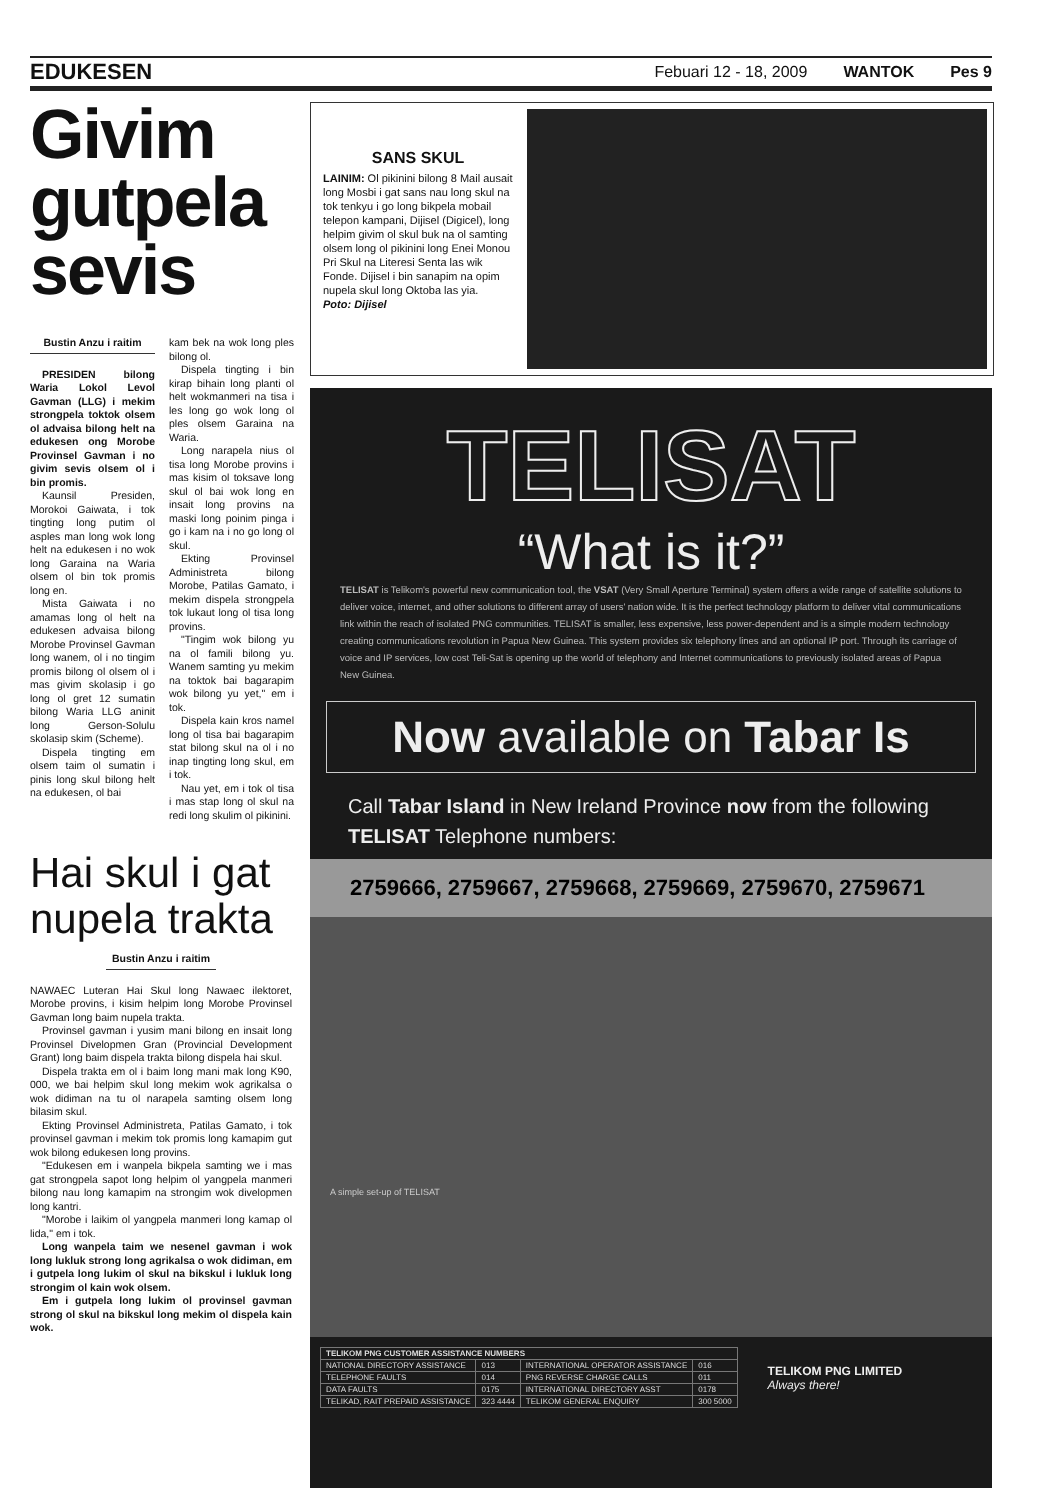EDUKESEN
Febuari 12 - 18, 2009 WANTOK Pes 9
Givim gutpela sevis
Bustin Anzu i raitim
PRESIDEN bilong Waria Lokol Levol Gavman (LLG) i mekim strongpela toktok olsem ol advaisa bilong helt na edukesen ong Morobe Provinsel Gavman i no givim sevis olsem ol i bin promis.
Kaunsil Presiden, Morokoi Gaiwata, i tok tingting long putim ol asples man long wok long helt na edukesen i no wok long Garaina na Waria olsem ol bin tok promis long en.
Mista Gaiwata i no amamas long ol helt na edukesen advaisa bilong Morobe Provinsel Gavman long wanem, ol i no tingim promis bilong ol olsem ol i mas givim skolasip i go long ol gret 12 sumatin bilong Waria LLG aninit long Gerson-Solulu skolasip skim (Scheme).
Dispela tingting em olsem taim ol sumatin i pinis long skul bilong helt na edukesen, ol bai
kam bek na wok long ples bilong ol.
Dispela tingting i bin kirap bihain long planti ol helt wokmanmeri na tisa i les long go wok long ol ples olsem Garaina na Waria.
Long narapela nius ol tisa long Morobe provins i mas kisim ol toksave long skul ol bai wok long en insait long provins na maski long poinim pinga i go i kam na i no go long ol skul.
Ekting Provinsel Administreta bilong Morobe, Patilas Gamato, i mekim dispela strongpela tok lukaut long ol tisa long provins.
"Tingim wok bilong yu na ol famili bilong yu. Wanem samting yu mekim na toktok bai bagarapim wok bilong yu yet," em i tok.
Dispela kain kros namel long ol tisa bai bagarapim stat bilong skul na ol i no inap tingting long skul, em i tok.
Nau yet, em i tok ol tisa i mas stap long ol skul na redi long skulim ol pikinini.
Hai skul i gat nupela trakta
Bustin Anzu i raitim
NAWAEC Luteran Hai Skul long Nawaec ilektoret, Morobe provins, i kisim helpim long Morobe Provinsel Gavman long baim nupela trakta.
Provinsel gavman i yusim mani bilong en insait long Provinsel Divelopmen Gran (Provincial Development Grant) long baim dispela trakta bilong dispela hai skul.
Dispela trakta em ol i baim long mani mak long K90, 000, we bai helpim skul long mekim wok agrikalsa o wok didiman na tu ol narapela samting olsem long bilasim skul.
Ekting Provinsel Administreta, Patilas Gamato, i tok provinsel gavman i mekim tok promis long kamapim gut wok bilong edukesen long provins.
"Edukesen em i wanpela bikpela samting we i mas gat strongpela sapot long helpim ol yangpela manmeri bilong nau long kamapim na strongim wok divelopmen long kantri.
"Morobe i laikim ol yangpela manmeri long kamap ol lida," em i tok.
Long wanpela taim we nesenel gavman i wok long lukluk strong long agrikalsa o wok didiman, em i gutpela long lukim ol skul na bikskul i lukluk long strongim ol kain wok olsem.
Em i gutpela long lukim ol provinsel gavman strong ol skul na bikskul long mekim ol dispela kain wok.
SANS SKUL
LAINIM: Ol pikinini bilong 8 Mail ausait long Mosbi i gat sans nau long skul na tok tenkyu i go long bikpela mobail telepon kampani, Dijisel (Digicel), long helpim givim ol skul buk na ol samting olsem long ol pikinini long Enei Monou Pri Skul na Literesi Senta las wik Fonde. Dijisel i bin sanapim na opim nupela skul long Oktoba las yia.
Poto: Dijisel
TELISAT
“What is it?”
TELISAT is Telikom's powerful new communication tool, the VSAT (Very Small Aperture Terminal) system offers a wide range of satellite solutions to deliver voice, internet, and other solutions to different array of users' nation wide. It is the perfect technology platform to deliver vital communications link within the reach of isolated PNG communities. TELISAT is smaller, less expensive, less power-dependent and is a simple modern technology creating communications revolution in Papua New Guinea. This system provides six telephony lines and an optional IP port. Through its carriage of voice and IP services, low cost Teli-Sat is opening up the world of telephony and Internet communications to previously isolated areas of Papua New Guinea.
Now available on Tabar Is
Call Tabar Island in New Ireland Province now from the following TELISAT Telephone numbers:
2759666, 2759667, 2759668, 2759669, 2759670, 2759671
A simple set-up of TELISAT
| TELIKOM PNG CUSTOMER ASSISTANCE NUMBERS | | | |
| --- | --- | --- | --- |
| NATIONAL DIRECTORY ASSISTANCE | 013 | INTERNATIONAL OPERATOR ASSISTANCE | 016 |
| TELEPHONE FAULTS | 014 | PNG REVERSE CHARGE CALLS | 011 |
| DATA FAULTS | 0175 | INTERNATIONAL DIRECTORY ASST | 0178 |
| TELIKAD, RAIT PREPAID ASSISTANCE | 323 4444 | TELIKOM GENERAL ENQUIRY | 300 5000 |
TELIKOM PNG LIMITED
Always there!